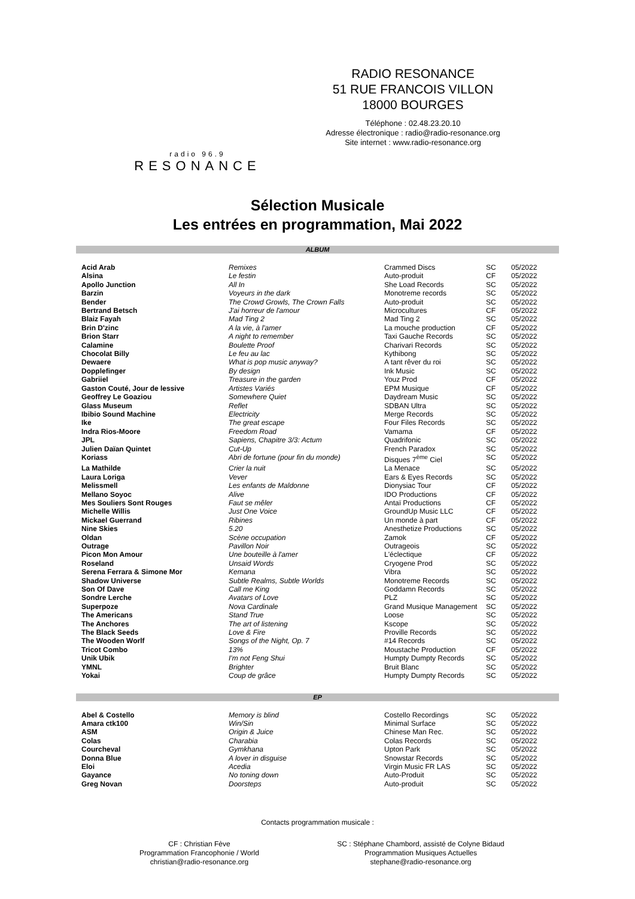radio 96.9
RESONANCE
RADIO RESONANCE
51 RUE FRANCOIS VILLON
18000 BOURGES
Téléphone : 02.48.23.20.10
Adresse électronique : radio@radio-resonance.org
Site internet : www.radio-resonance.org
Sélection Musicale
Les entrées en programmation, Mai 2022
ALBUM
| Acid Arab | Remixes | Crammed Discs | SC | 05/2022 |
| Alsina | Le festin | Auto-produit | CF | 05/2022 |
| Apollo Junction | All In | She Load Records | SC | 05/2022 |
| Barzin | Voyeurs in the dark | Monotreme records | SC | 05/2022 |
| Bender | The Crowd Growls, The Crown Falls | Auto-produit | SC | 05/2022 |
| Bertrand Betsch | J'ai horreur de l'amour | Microcultures | CF | 05/2022 |
| Blaiz Fayah | Mad Ting 2 | Mad Ting 2 | SC | 05/2022 |
| Brin D'zinc | A la vie, à l'amer | La mouche production | CF | 05/2022 |
| Brion Starr | A night to remember | Taxi Gauche Records | SC | 05/2022 |
| Calamine | Boulette Proof | Charivari Records | SC | 05/2022 |
| Chocolat Billy | Le feu au lac | Kythibong | SC | 05/2022 |
| Dewaere | What is pop music anyway? | A tant rêver du roi | SC | 05/2022 |
| Dopplefinger | By design | Ink Music | SC | 05/2022 |
| Gabriiel | Treasure in the garden | Youz Prod | CF | 05/2022 |
| Gaston Couté, Jour de lessive | Artistes Variés | EPM Musique | CF | 05/2022 |
| Geoffrey Le Goaziou | Somewhere Quiet | Daydream Music | SC | 05/2022 |
| Glass Museum | Reflet | SDBAN Ultra | SC | 05/2022 |
| Ibibio Sound Machine | Electricity | Merge Records | SC | 05/2022 |
| Ike | The great escape | Four Files Records | SC | 05/2022 |
| Indra Rios-Moore | Freedom Road | Vamama | CF | 05/2022 |
| JPL | Sapiens, Chapitre 3/3: Actum | Quadrifonic | SC | 05/2022 |
| Julien Daïan Quintet | Cut-Up | French Paradox | SC | 05/2022 |
| Koriass | Abri de fortune (pour fin du monde) | Disques 7<sup>ème</sup> Ciel | SC | 05/2022 |
| La Mathilde | Crier la nuit | La Menace | SC | 05/2022 |
| Laura Loriga | Vever | Ears & Eyes Records | SC | 05/2022 |
| Melissmell | Les enfants de Maldonne | Dionysiac Tour | CF | 05/2022 |
| Mellano Soyoc | Alive | IDO Productions | CF | 05/2022 |
| Mes Souliers Sont Rouges | Faut se mêler | Antaï Productions | CF | 05/2022 |
| Michelle Willis | Just One Voice | GroundUp Music LLC | CF | 05/2022 |
| Mickael Guerrand | Ribines | Un monde à part | CF | 05/2022 |
| Nine Skies | 5.20 | Anesthetize Productions | SC | 05/2022 |
| Oldan | Scène occupation | Zamok | CF | 05/2022 |
| Outrage | Pavillon Noir | Outrageois | SC | 05/2022 |
| Picon Mon Amour | Une bouteille à l'amer | L'éclectique | CF | 05/2022 |
| Roseland | Unsaid Words | Cryogene Prod | SC | 05/2022 |
| Serena Ferrara & Simone Mor | Kemana | Vibra | SC | 05/2022 |
| Shadow Universe | Subtle Realms, Subtle Worlds | Monotreme Records | SC | 05/2022 |
| Son Of Dave | Call me King | Goddamn Records | SC | 05/2022 |
| Sondre Lerche | Avatars of Love | PLZ | SC | 05/2022 |
| Superpoze | Nova Cardinale | Grand Musique Management | SC | 05/2022 |
| The Americans | Stand True | Loose | SC | 05/2022 |
| The Anchores | The art of listening | Kscope | SC | 05/2022 |
| The Black Seeds | Love & Fire | Proville Records | SC | 05/2022 |
| The Wooden Worlf | Songs of the Night, Op. 7 | #14 Records | SC | 05/2022 |
| Tricot Combo | 13% | Moustache Production | CF | 05/2022 |
| Unik Ubik | I'm not Feng Shui | Humpty Dumpty Records | SC | 05/2022 |
| YMNL | Brighter | Bruit Blanc | SC | 05/2022 |
| Yokai | Coup de grâce | Humpty Dumpty Records | SC | 05/2022 |
EP
| Abel & Costello | Memory is blind | Costello Recordings | SC | 05/2022 |
| Amara ctk100 | Win/Sin | Minimal Surface | SC | 05/2022 |
| ASM | Origin & Juice | Chinese Man Rec. | SC | 05/2022 |
| Colas | Charabia | Colas Records | SC | 05/2022 |
| Courcheval | Gymkhana | Upton Park | SC | 05/2022 |
| Donna Blue | A lover in disguise | Snowstar Records | SC | 05/2022 |
| Eloi | Acedia | Virgin Music FR LAS | SC | 05/2022 |
| Gayance | No toning down | Auto-Produit | SC | 05/2022 |
| Greg Novan | Doorsteps | Auto-produit | SC | 05/2022 |
Contacts programmation musicale :
CF : Christian Fève
Programmation Francophonie / World
christian@radio-resonance.org
SC : Stéphane Chambord, assisté de Colyne Bidaud
Programmation Musiques Actuelles
stephane@radio-resonance.org